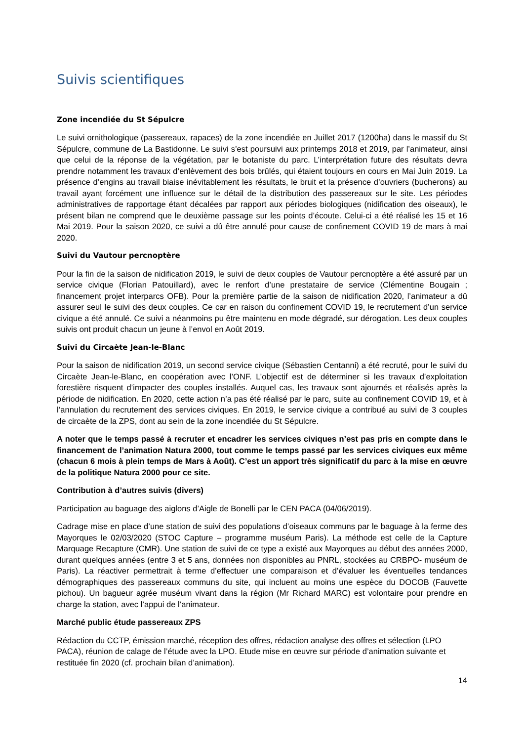Suivis scientifiques
Zone incendiée du St Sépulcre
Le suivi ornithologique (passereaux, rapaces) de la zone incendiée en Juillet 2017 (1200ha) dans le massif du St Sépulcre, commune de La Bastidonne. Le suivi s’est poursuivi aux printemps 2018 et 2019, par l’animateur, ainsi que celui de la réponse de la végétation, par le botaniste du parc. L’interprétation future des résultats devra prendre notamment les travaux d’enlèvement des bois brûlés, qui étaient toujours en cours en Mai Juin 2019. La présence d’engins au travail biaise inévitablement les résultats, le bruit et la présence d’ouvriers (bucherons) au travail ayant forcément une influence sur le détail de la distribution des passereaux sur le site. Les périodes administratives de rapportage étant décalées par rapport aux périodes biologiques (nidification des oiseaux), le présent bilan ne comprend que le deuxième passage sur les points d’écoute. Celui-ci a été réalisé les 15 et 16 Mai 2019. Pour la saison 2020, ce suivi a dû être annulé pour cause de confinement COVID 19 de mars à mai 2020.
Suivi du Vautour percnoptère
Pour la fin de la saison de nidification 2019, le suivi de deux couples de Vautour percnoptère a été assuré par un service civique (Florian Patouillard), avec le renfort d’une prestataire de service (Clémentine Bougain ; financement projet interparcs OFB). Pour la première partie de la saison de nidification 2020, l’animateur a dû assurer seul le suivi des deux couples. Ce car en raison du confinement COVID 19, le recrutement d’un service civique a été annulé. Ce suivi a néanmoins pu être maintenu en mode dégradé, sur dérogation. Les deux couples suivis ont produit chacun un jeune à l’envol en Août 2019.
Suivi du Circaète Jean-le-Blanc
Pour la saison de nidification 2019, un second service civique (Sébastien Centanni) a été recruté, pour le suivi du Circaète Jean-le-Blanc, en coopération avec l’ONF. L’objectif est de déterminer si les travaux d’exploitation forestière risquent d’impacter des couples installés. Auquel cas, les travaux sont ajournés et réalisés après la période de nidification. En 2020, cette action n’a pas été réalisé par le parc, suite au confinement COVID 19, et à l’annulation du recrutement des services civiques. En 2019, le service civique a contribué au suivi de 3 couples de circaète de la ZPS, dont au sein de la zone incendiée du St Sépulcre.
A noter que le temps passé à recruter et encadrer les services civiques n’est pas pris en compte dans le financement de l’animation Natura 2000, tout comme le temps passé par les services civiques eux même (chacun 6 mois à plein temps de Mars à Août). C’est un apport très significatif du parc à la mise en œuvre de la politique Natura 2000 pour ce site.
Contribution à d’autres suivis (divers)
Participation au baguage des aiglons d’Aigle de Bonelli par le CEN PACA (04/06/2019).
Cadrage mise en place d’une station de suivi des populations d’oiseaux communs par le baguage à la ferme des Mayorques le 02/03/2020 (STOC Capture – programme muséum Paris). La méthode est celle de la Capture Marquage Recapture (CMR). Une station de suivi de ce type a existé aux Mayorques au début des années 2000, durant quelques années (entre 3 et 5 ans, données non disponibles au PNRL, stockées au CRBPO- muséum de Paris). La réactiver permettrait à terme d’effectuer une comparaison et d’évaluer les éventuelles tendances démographiques des passereaux communs du site, qui incluent au moins une espèce du DOCOB (Fauvette pichou). Un bagueur agrée muséum vivant dans la région (Mr Richard MARC) est volontaire pour prendre en charge la station, avec l’appui de l’animateur.
Marché public étude passereaux ZPS
Rédaction du CCTP, émission marché, réception des offres, rédaction analyse des offres et sélection (LPO PACA), réunion de calage de l’étude avec la LPO. Etude mise en œuvre sur période d’animation suivante et restituée fin 2020 (cf. prochain bilan d’animation).
14